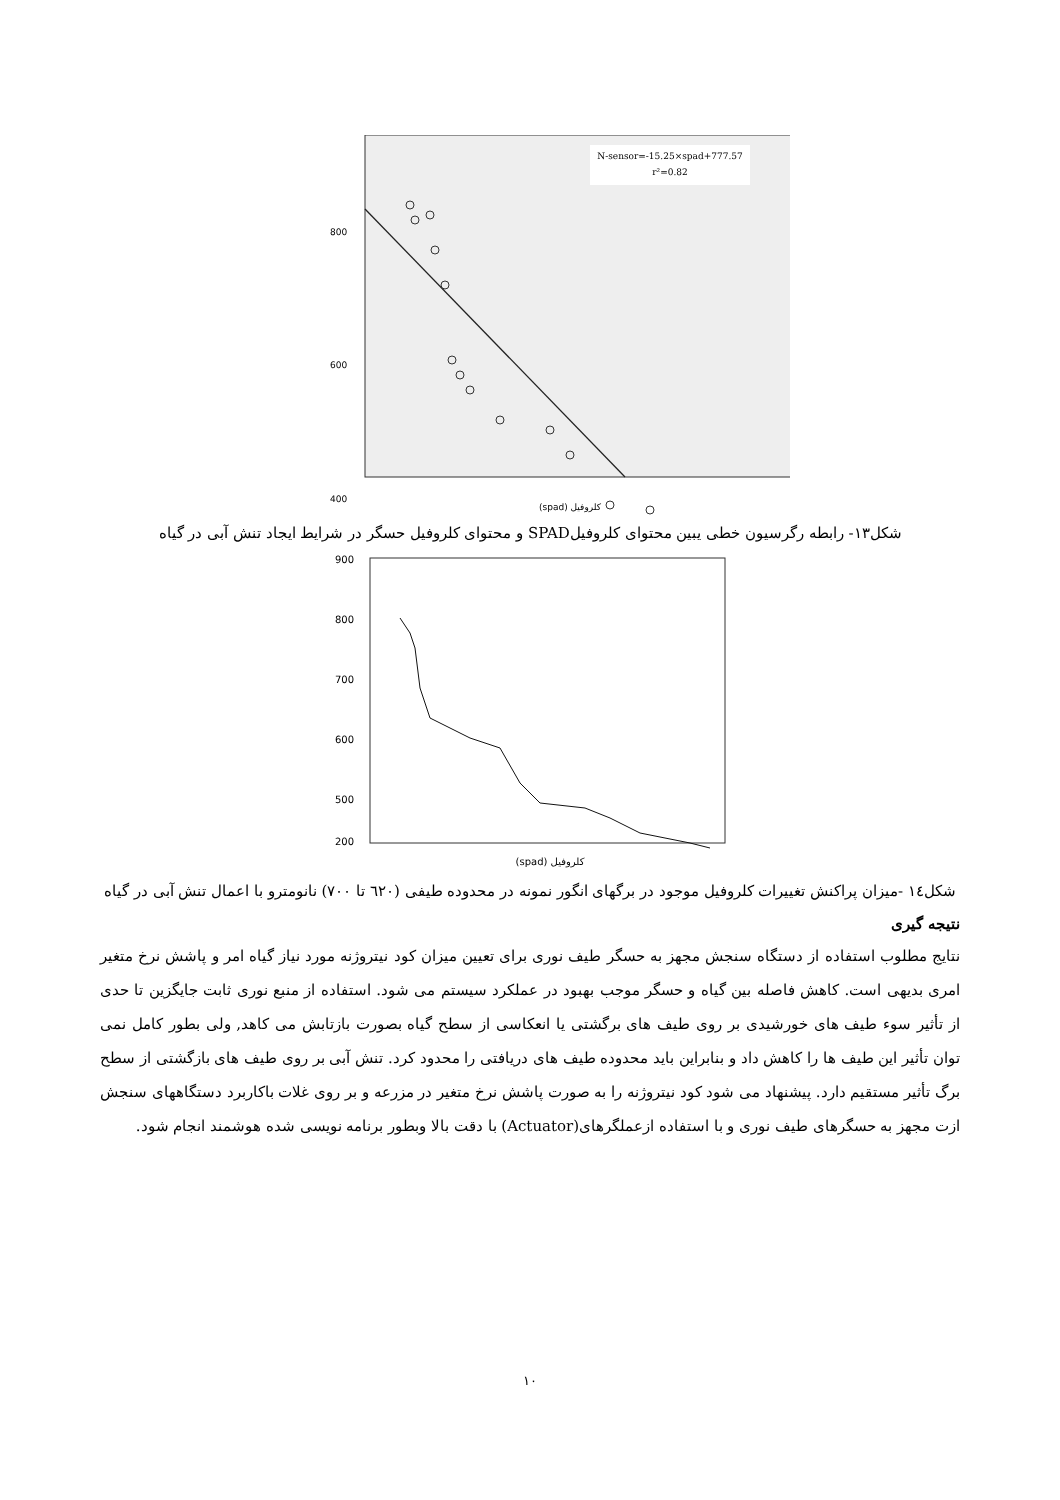N-sensor=-15.25×spad+777.57
r²=0.82
800
600
400
(spad) کلروفیل
شکل۱۳- رابطه رگرسیون خطی یبین محتوای کلروفیلSPAD و محتوای کلروفیل حسگر در شرایط ایجاد تنش آبی در گیاه
900
800
700
600
500
200
(spad) کلروفیل
شکل١٤ -میزان پراکنش تغییرات کلروفیل موجود در برگهای انگور نمونه در محدوده طیفی (٦٢٠ تا ٧٠٠) نانومترو با اعمال تنش آبی در گیاه
نتیجه گیری
نتایج مطلوب استفاده از دستگاه سنجش مجهز به حسگر طیف نوری برای تعیین میزان کود نیتروژنه مورد نیاز گیاه امر و پاشش نرخ متغیر امری بدیهی است. کاهش فاصله بین گیاه و حسگر موجب بهبود در عملکرد سیستم می شود. استفاده از منبع نوری ثابت جایگزین تا حدی از تأثیر سوء طیف های خورشیدی بر روی طیف های برگشتی یا انعکاسی از سطح گیاه بصورت بازتابش می کاهد, ولی بطور کامل نمی توان تأثیر این طیف ها را کاهش داد و بنابراین باید محدوده طیف های دریافتی را محدود کرد. تنش آبی بر روی طیف های بازگشتی از سطح برگ تأثیر مستقیم دارد. پیشنهاد می شود کود نیتروژنه را به صورت پاشش نرخ متغیر در مزرعه و بر روی غلات باکاربرد دستگاههای سنجش ازت مجهز به حسگرهای طیف نوری و با استفاده ازعملگرهای(Actuator) با دقت بالا وبطور برنامه نویسی شده هوشمند انجام شود.
۱۰